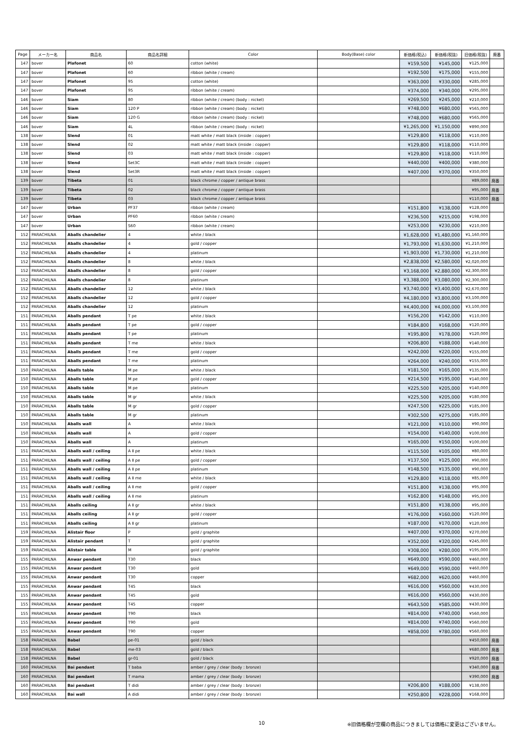| Page | メーカー名 | 商品名 | 商品名詳細 | Color | Body(Base) color | 新価格(税込) | 新価格(税抜) | 旧価格(税抜) | 廃番 |
| --- | --- | --- | --- | --- | --- | --- | --- | --- | --- |
| 147 | bover | Plafonet | 60 | cotton (white) | | ¥159,500 | ¥145,000 | ¥125,000 | |
| 147 | bover | Plafonet | 60 | ribbon (white / cream) | | ¥192,500 | ¥175,000 | ¥155,000 | |
| 147 | bover | Plafonet | 95 | cotton (white) | | ¥363,000 | ¥330,000 | ¥285,000 | |
| 147 | bover | Plafonet | 95 | ribbon (white / cream) | | ¥374,000 | ¥340,000 | ¥295,000 | |
| 146 | bover | Siam | 80 | ribbon (white / cream) (body : nickel) | | ¥269,500 | ¥245,000 | ¥210,000 | |
| 146 | bover | Siam | 120 P | ribbon (white / cream) (body : nickel) | | ¥748,000 | ¥680,000 | ¥565,000 | |
| 146 | bover | Siam | 120 G | ribbon (white / cream) (body : nickel) | | ¥748,000 | ¥680,000 | ¥565,000 | |
| 146 | bover | Siam | 4L | ribbon (white / cream) (body : nickel) | | ¥1,265,000 | ¥1,150,000 | ¥890,000 | |
| 138 | bover | Slend | 01 | matt white / matt black (inside : copper) | | ¥129,800 | ¥118,000 | ¥110,000 | |
| 138 | bover | Slend | 02 | matt white / matt black (inside : copper) | | ¥129,800 | ¥118,000 | ¥110,000 | |
| 138 | bover | Slend | 03 | matt white / matt black (inside : copper) | | ¥129,800 | ¥118,000 | ¥110,000 | |
| 138 | bover | Slend | Set3C | matt white / matt black (inside : copper) | | ¥440,000 | ¥400,000 | ¥380,000 | |
| 138 | bover | Slend | Set3R | matt white / matt black (inside : copper) | | ¥407,000 | ¥370,000 | ¥350,000 | |
| 139 | bover | Tibeta | 01 | black chrome / copper / antique brass | | | | ¥89,000 | 廃番 |
| 139 | bover | Tibeta | 02 | black chrome / copper / antique brass | | | | ¥95,000 | 廃番 |
| 139 | bover | Tibeta | 03 | black chrome / copper / antique brass | | | | ¥110,000 | 廃番 |
| 147 | bover | Urban | PF37 | ribbon (white / cream) | | ¥151,800 | ¥138,000 | ¥128,000 | |
| 147 | bover | Urban | PF60 | ribbon (white / cream) | | ¥236,500 | ¥215,000 | ¥198,000 | |
| 147 | bover | Urban | S60 | ribbon (white / cream) | | ¥253,000 | ¥230,000 | ¥210,000 | |
| 152 | PARACHILNA | Aballs chandelier | 4 | white / black | | ¥1,628,000 | ¥1,480,000 | ¥1,160,000 | |
| 152 | PARACHILNA | Aballs chandelier | 4 | gold / copper | | ¥1,793,000 | ¥1,630,000 | ¥1,210,000 | |
| 152 | PARACHILNA | Aballs chandelier | 4 | platinum | | ¥1,903,000 | ¥1,730,000 | ¥1,210,000 | |
| 152 | PARACHILNA | Aballs chandelier | 8 | white / black | | ¥2,838,000 | ¥2,580,000 | ¥2,020,000 | |
| 152 | PARACHILNA | Aballs chandelier | 8 | gold / copper | | ¥3,168,000 | ¥2,880,000 | ¥2,300,000 | |
| 152 | PARACHILNA | Aballs chandelier | 8 | platinum | | ¥3,388,000 | ¥3,080,000 | ¥2,300,000 | |
| 152 | PARACHILNA | Aballs chandelier | 12 | white / black | | ¥3,740,000 | ¥3,400,000 | ¥2,670,000 | |
| 152 | PARACHILNA | Aballs chandelier | 12 | gold / copper | | ¥4,180,000 | ¥3,800,000 | ¥3,100,000 | |
| 152 | PARACHILNA | Aballs chandelier | 12 | platinum | | ¥4,400,000 | ¥4,000,000 | ¥3,100,000 | |
| 151 | PARACHILNA | Aballs pendant | T pe | white / black | | ¥156,200 | ¥142,000 | ¥110,000 | |
| 151 | PARACHILNA | Aballs pendant | T pe | gold / copper | | ¥184,800 | ¥168,000 | ¥120,000 | |
| 151 | PARACHILNA | Aballs pendant | T pe | platinum | | ¥195,800 | ¥178,000 | ¥120,000 | |
| 151 | PARACHILNA | Aballs pendant | T me | white / black | | ¥206,800 | ¥188,000 | ¥140,000 | |
| 151 | PARACHILNA | Aballs pendant | T me | gold / copper | | ¥242,000 | ¥220,000 | ¥155,000 | |
| 151 | PARACHILNA | Aballs pendant | T me | platinum | | ¥264,000 | ¥240,000 | ¥155,000 | |
| 150 | PARACHILNA | Aballs table | M pe | white / black | | ¥181,500 | ¥165,000 | ¥135,000 | |
| 150 | PARACHILNA | Aballs table | M pe | gold / copper | | ¥214,500 | ¥195,000 | ¥140,000 | |
| 150 | PARACHILNA | Aballs table | M pe | platinum | | ¥225,500 | ¥205,000 | ¥140,000 | |
| 150 | PARACHILNA | Aballs table | M gr | white / black | | ¥225,500 | ¥205,000 | ¥180,000 | |
| 150 | PARACHILNA | Aballs table | M gr | gold / copper | | ¥247,500 | ¥225,000 | ¥185,000 | |
| 150 | PARACHILNA | Aballs table | M gr | platinum | | ¥302,500 | ¥275,000 | ¥185,000 | |
| 150 | PARACHILNA | Aballs wall | A | white / black | | ¥121,000 | ¥110,000 | ¥90,000 | |
| 150 | PARACHILNA | Aballs wall | A | gold / copper | | ¥154,000 | ¥140,000 | ¥100,000 | |
| 150 | PARACHILNA | Aballs wall | A | platinum | | ¥165,000 | ¥150,000 | ¥100,000 | |
| 151 | PARACHILNA | Aballs wall / ceiling | A Ⅱ pe | white / black | | ¥115,500 | ¥105,000 | ¥80,000 | |
| 151 | PARACHILNA | Aballs wall / ceiling | A Ⅱ pe | gold / copper | | ¥137,500 | ¥125,000 | ¥90,000 | |
| 151 | PARACHILNA | Aballs wall / ceiling | A Ⅱ pe | platinum | | ¥148,500 | ¥135,000 | ¥90,000 | |
| 151 | PARACHILNA | Aballs wall / ceiling | A Ⅱ me | white / black | | ¥129,800 | ¥118,000 | ¥85,000 | |
| 151 | PARACHILNA | Aballs wall / ceiling | A Ⅱ me | gold / copper | | ¥151,800 | ¥138,000 | ¥95,000 | |
| 151 | PARACHILNA | Aballs wall / ceiling | A Ⅱ me | platinum | | ¥162,800 | ¥148,000 | ¥95,000 | |
| 151 | PARACHILNA | Aballs ceiling | A Ⅱ gr | white / black | | ¥151,800 | ¥138,000 | ¥95,000 | |
| 151 | PARACHILNA | Aballs ceiling | A Ⅱ gr | gold / copper | | ¥176,000 | ¥160,000 | ¥120,000 | |
| 151 | PARACHILNA | Aballs ceiling | A Ⅱ gr | platinum | | ¥187,000 | ¥170,000 | ¥120,000 | |
| 159 | PARACHILNA | Alistair floor | P | gold / graphite | | ¥407,000 | ¥370,000 | ¥270,000 | |
| 159 | PARACHILNA | Alistair pendant | T | gold / graphite | | ¥352,000 | ¥320,000 | ¥245,000 | |
| 159 | PARACHILNA | Alistair table | M | gold / graphite | | ¥308,000 | ¥280,000 | ¥195,000 | |
| 155 | PARACHILNA | Anwar pendant | T30 | black | | ¥649,000 | ¥590,000 | ¥460,000 | |
| 155 | PARACHILNA | Anwar pendant | T30 | gold | | ¥649,000 | ¥590,000 | ¥460,000 | |
| 155 | PARACHILNA | Anwar pendant | T30 | copper | | ¥682,000 | ¥620,000 | ¥460,000 | |
| 155 | PARACHILNA | Anwar pendant | T45 | black | | ¥616,000 | ¥560,000 | ¥430,000 | |
| 155 | PARACHILNA | Anwar pendant | T45 | gold | | ¥616,000 | ¥560,000 | ¥430,000 | |
| 155 | PARACHILNA | Anwar pendant | T45 | copper | | ¥643,500 | ¥585,000 | ¥430,000 | |
| 155 | PARACHILNA | Anwar pendant | T90 | black | | ¥814,000 | ¥740,000 | ¥560,000 | |
| 155 | PARACHILNA | Anwar pendant | T90 | gold | | ¥814,000 | ¥740,000 | ¥560,000 | |
| 155 | PARACHILNA | Anwar pendant | T90 | copper | | ¥858,000 | ¥780,000 | ¥560,000 | |
| 158 | PARACHILNA | Babel | pe-01 | gold / black | | | | ¥450,000 | 廃番 |
| 158 | PARACHILNA | Babel | me-03 | gold / black | | | | ¥680,000 | 廃番 |
| 158 | PARACHILNA | Babel | gr-01 | gold / black | | | | ¥920,000 | 廃番 |
| 160 | PARACHILNA | Bai pendant | T baba | amber / grey / clear (body : bronze) | | | | ¥340,000 | 廃番 |
| 160 | PARACHILNA | Bai pendant | T mama | amber / grey / clear (body : bronze) | | | | ¥390,000 | 廃番 |
| 160 | PARACHILNA | Bai pendant | T didi | amber / grey / clear (body : bronze) | | ¥206,800 | ¥188,000 | ¥138,000 | |
| 160 | PARACHILNA | Bai wall | A didi | amber / grey / clear (body : bronze) | | ¥250,800 | ¥228,000 | ¥168,000 | |
10
※旧価格欄が空欄の商品につきましては価格に変更はございません。